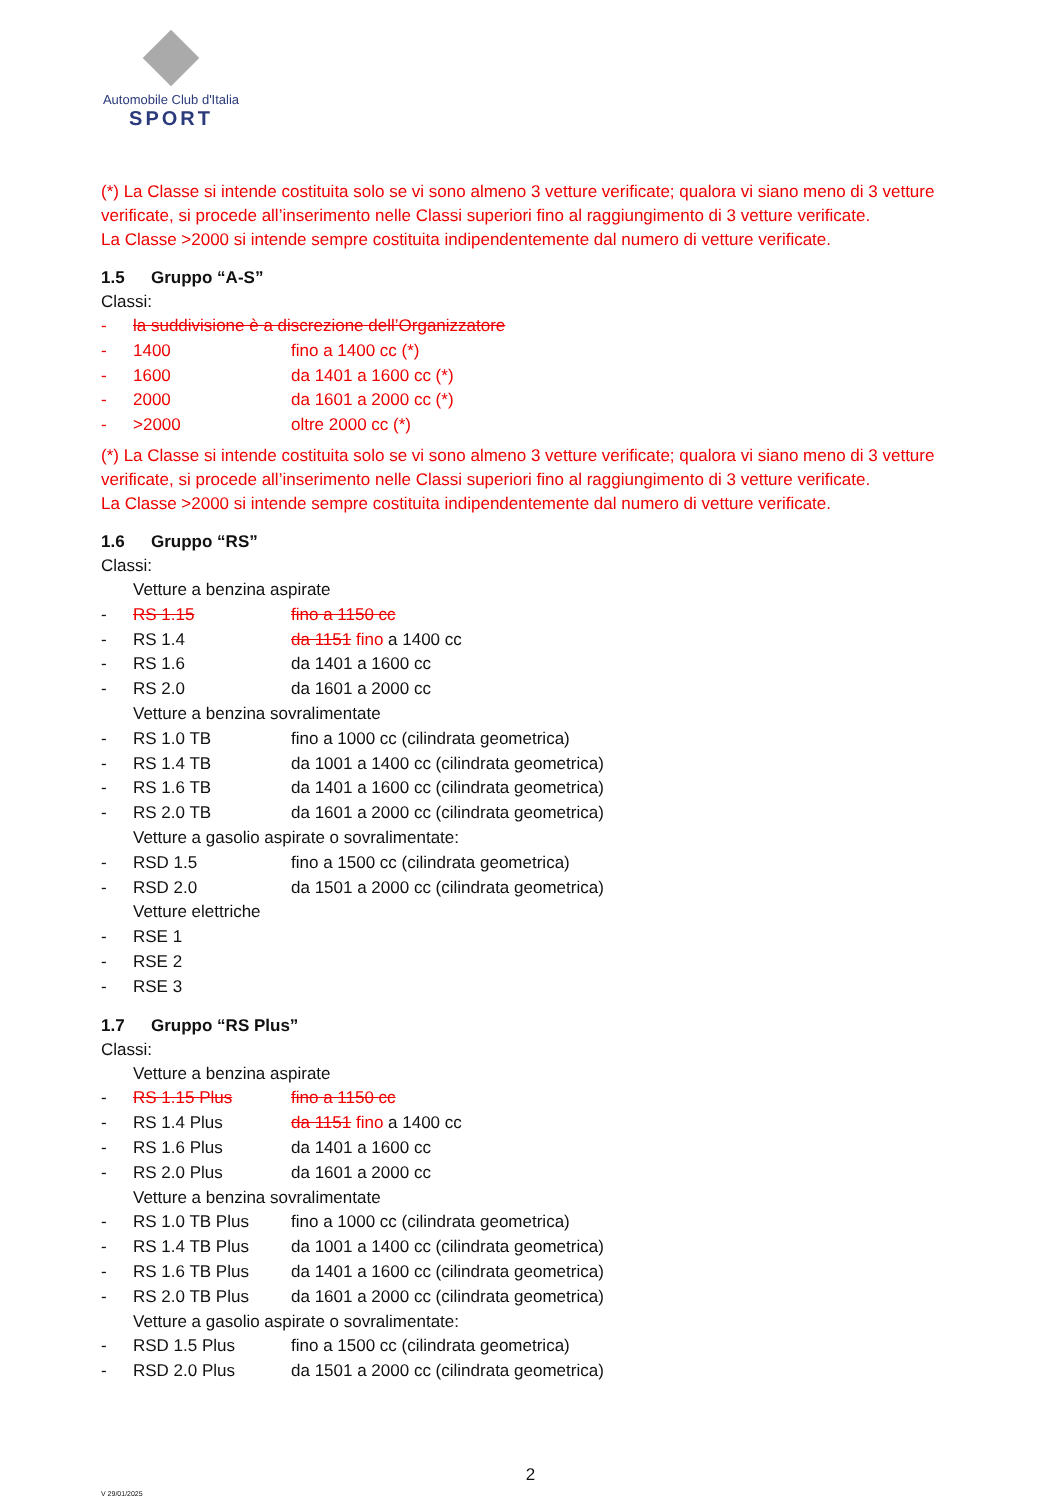Automobile Club d'Italia
SPORT
(*) La Classe si intende costituita solo se vi sono almeno 3 vetture verificate; qualora vi siano meno di 3 vetture verificate, si procede all’inserimento nelle Classi superiori fino al raggiungimento di 3 vetture verificate.
La Classe >2000 si intende sempre costituita indipendentemente dal numero di vetture verificate.
1.5 Gruppo “A-S”
Classi:
- la suddivisione è a discrezione dell’Organizzatore
- 1400 fino a 1400 cc (*)
- 1600 da 1401 a 1600 cc (*)
- 2000 da 1601 a 2000 cc (*)
- >2000 oltre 2000 cc (*)
(*) La Classe si intende costituita solo se vi sono almeno 3 vetture verificate; qualora vi siano meno di 3 vetture verificate, si procede all’inserimento nelle Classi superiori fino al raggiungimento di 3 vetture verificate.
La Classe >2000 si intende sempre costituita indipendentemente dal numero di vetture verificate.
1.6 Gruppo “RS”
Classi:
Vetture a benzina aspirate
- RS 1.15 fino a 1150 cc
- RS 1.4 da 1151 fino a 1400 cc
- RS 1.6 da 1401 a 1600 cc
- RS 2.0 da 1601 a 2000 cc
Vetture a benzina sovralimentate
- RS 1.0 TB fino a 1000 cc (cilindrata geometrica)
- RS 1.4 TB da 1001 a 1400 cc (cilindrata geometrica)
- RS 1.6 TB da 1401 a 1600 cc (cilindrata geometrica)
- RS 2.0 TB da 1601 a 2000 cc (cilindrata geometrica)
Vetture a gasolio aspirate o sovralimentate:
- RSD 1.5 fino a 1500 cc (cilindrata geometrica)
- RSD 2.0 da 1501 a 2000 cc (cilindrata geometrica)
Vetture elettriche
- RSE 1
- RSE 2
- RSE 3
1.7 Gruppo “RS Plus”
Classi:
Vetture a benzina aspirate
- RS 1.15 Plus fino a 1150 cc
- RS 1.4 Plus da 1151 fino a 1400 cc
- RS 1.6 Plus da 1401 a 1600 cc
- RS 2.0 Plus da 1601 a 2000 cc
Vetture a benzina sovralimentate
- RS 1.0 TB Plus fino a 1000 cc (cilindrata geometrica)
- RS 1.4 TB Plus da 1001 a 1400 cc (cilindrata geometrica)
- RS 1.6 TB Plus da 1401 a 1600 cc (cilindrata geometrica)
- RS 2.0 TB Plus da 1601 a 2000 cc (cilindrata geometrica)
Vetture a gasolio aspirate o sovralimentate:
- RSD 1.5 Plus fino a 1500 cc (cilindrata geometrica)
- RSD 2.0 Plus da 1501 a 2000 cc (cilindrata geometrica)
2
V 29/01/2025